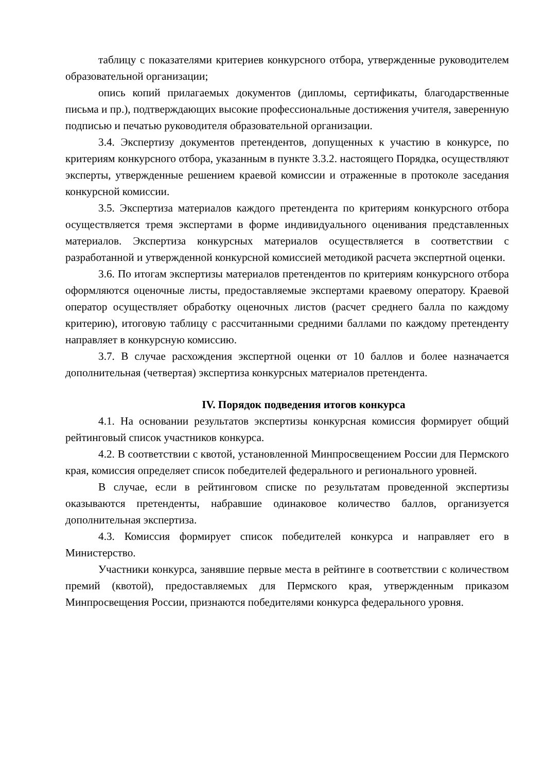таблицу с показателями критериев конкурсного отбора, утвержденные руководителем образовательной организации;
опись копий прилагаемых документов (дипломы, сертификаты, благодарственные письма и пр.), подтверждающих высокие профессиональные достижения учителя, заверенную подписью и печатью руководителя образовательной организации.
3.4. Экспертизу документов претендентов, допущенных к участию в конкурсе, по критериям конкурсного отбора, указанным в пункте 3.3.2. настоящего Порядка, осуществляют эксперты, утвержденные решением краевой комиссии и отраженные в протоколе заседания конкурсной комиссии.
3.5. Экспертиза материалов каждого претендента по критериям конкурсного отбора осуществляется тремя экспертами в форме индивидуального оценивания представленных материалов. Экспертиза конкурсных материалов осуществляется в соответствии с разработанной и утвержденной конкурсной комиссией методикой расчета экспертной оценки.
3.6. По итогам экспертизы материалов претендентов по критериям конкурсного отбора оформляются оценочные листы, предоставляемые экспертами краевому оператору. Краевой оператор осуществляет обработку оценочных листов (расчет среднего балла по каждому критерию), итоговую таблицу с рассчитанными средними баллами по каждому претенденту направляет в конкурсную комиссию.
3.7. В случае расхождения экспертной оценки от 10 баллов и более назначается дополнительная (четвертая) экспертиза конкурсных материалов претендента.
IV. Порядок подведения итогов конкурса
4.1. На основании результатов экспертизы конкурсная комиссия формирует общий рейтинговый список участников конкурса.
4.2. В соответствии с квотой, установленной Минпросвещением России для Пермского края, комиссия определяет список победителей федерального и регионального уровней.
В случае, если в рейтинговом списке по результатам проведенной экспертизы оказываются претенденты, набравшие одинаковое количество баллов, организуется дополнительная экспертиза.
4.3. Комиссия формирует список победителей конкурса и направляет его в Министерство.
Участники конкурса, занявшие первые места в рейтинге в соответствии с количеством премий (квотой), предоставляемых для Пермского края, утвержденным приказом Минпросвещения России, признаются победителями конкурса федерального уровня.